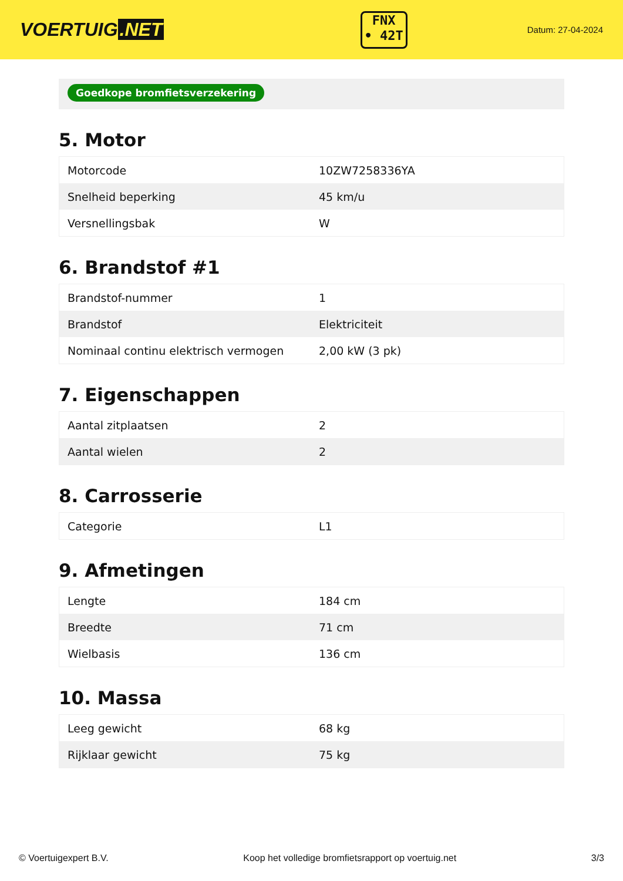VOERTUIG.NET
FNX
• 42T
Datum: 27-04-2024
Goedkope bromfietsverzekering
5. Motor
| Motorcode | 10ZW7258336YA |
| Snelheid beperking | 45 km/u |
| Versnellingsbak | W |
6. Brandstof #1
| Brandstof-nummer | 1 |
| Brandstof | Elektriciteit |
| Nominaal continu elektrisch vermogen | 2,00 kW (3 pk) |
7. Eigenschappen
| Aantal zitplaatsen | 2 |
| Aantal wielen | 2 |
8. Carrosserie
| Categorie | L1 |
9. Afmetingen
| Lengte | 184 cm |
| Breedte | 71 cm |
| Wielbasis | 136 cm |
10. Massa
| Leeg gewicht | 68 kg |
| Rijklaar gewicht | 75 kg |
© Voertuigexpert B.V. Koop het volledige bromfietsrapport op voertuig.net 3/3